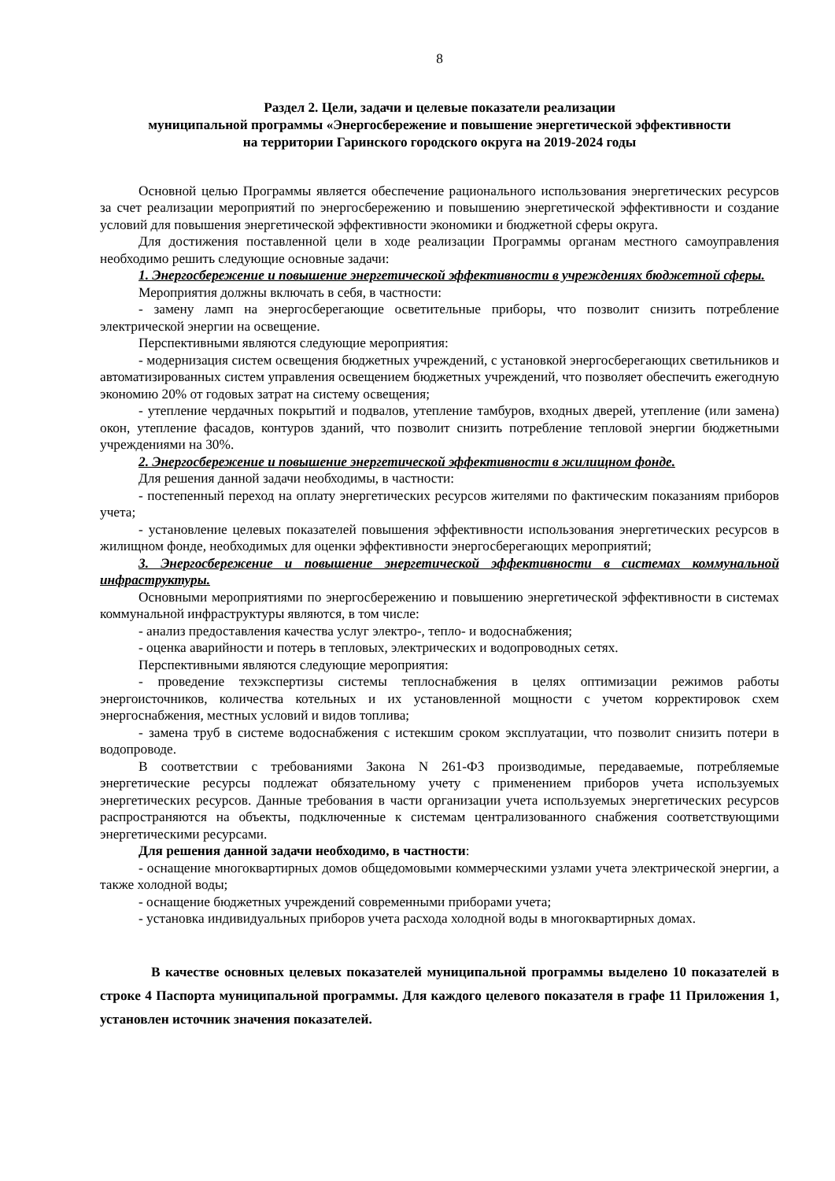8
Раздел 2. Цели, задачи и целевые показатели реализации
муниципальной программы «Энергосбережение и повышение энергетической эффективности
на территории Гаринского городского округа на 2019-2024 годы
Основной целью Программы является обеспечение рационального использования энергетических ресурсов за счет реализации мероприятий по энергосбережению и повышению энергетической эффективности и создание условий для повышения энергетической эффективности экономики и бюджетной сферы округа.
Для достижения поставленной цели в ходе реализации Программы органам местного самоуправления необходимо решить следующие основные задачи:
1. Энергосбережение и повышение энергетической эффективности в учреждениях бюджетной сферы.
Мероприятия должны включать в себя, в частности:
- замену ламп на энергосберегающие осветительные приборы, что позволит снизить потребление электрической энергии на освещение.
Перспективными являются следующие мероприятия:
- модернизация систем освещения бюджетных учреждений, с установкой энергосберегающих светильников и автоматизированных систем управления освещением бюджетных учреждений, что позволяет обеспечить ежегодную экономию 20% от годовых затрат на систему освещения;
- утепление чердачных покрытий и подвалов, утепление тамбуров, входных дверей, утепление (или замена) окон, утепление фасадов, контуров зданий, что позволит снизить потребление тепловой энергии бюджетными учреждениями на 30%.
2. Энергосбережение и повышение энергетической эффективности в жилищном фонде.
Для решения данной задачи необходимы, в частности:
- постепенный переход на оплату энергетических ресурсов жителями по фактическим показаниям приборов учета;
- установление целевых показателей повышения эффективности использования энергетических ресурсов в жилищном фонде, необходимых для оценки эффективности энергосберегающих мероприятий;
3. Энергосбережение и повышение энергетической эффективности в системах коммунальной инфраструктуры.
Основными мероприятиями по энергосбережению и повышению энергетической эффективности в системах коммунальной инфраструктуры являются, в том числе:
- анализ предоставления качества услуг электро-, тепло- и водоснабжения;
- оценка аварийности и потерь в тепловых, электрических и водопроводных сетях.
Перспективными являются следующие мероприятия:
- проведение техэкспертизы системы теплоснабжения в целях оптимизации режимов работы энергоисточников, количества котельных и их установленной мощности с учетом корректировок схем энергоснабжения, местных условий и видов топлива;
- замена труб в системе водоснабжения с истекшим сроком эксплуатации, что позволит снизить потери в водопроводе.
В соответствии с требованиями Закона N 261-ФЗ производимые, передаваемые, потребляемые энергетические ресурсы подлежат обязательному учету с применением приборов учета используемых энергетических ресурсов. Данные требования в части организации учета используемых энергетических ресурсов распространяются на объекты, подключенные к системам централизованного снабжения соответствующими энергетическими ресурсами.
Для решения данной задачи необходимо, в частности:
- оснащение многоквартирных домов общедомовыми коммерческими узлами учета электрической энергии, а также холодной воды;
- оснащение бюджетных учреждений современными приборами учета;
- установка индивидуальных приборов учета расхода холодной воды в многоквартирных домах.
В качестве основных целевых показателей муниципальной программы выделено 10 показателей в строке 4 Паспорта муниципальной программы. Для каждого целевого показателя в графе 11 Приложения 1, установлен источник значения показателей.